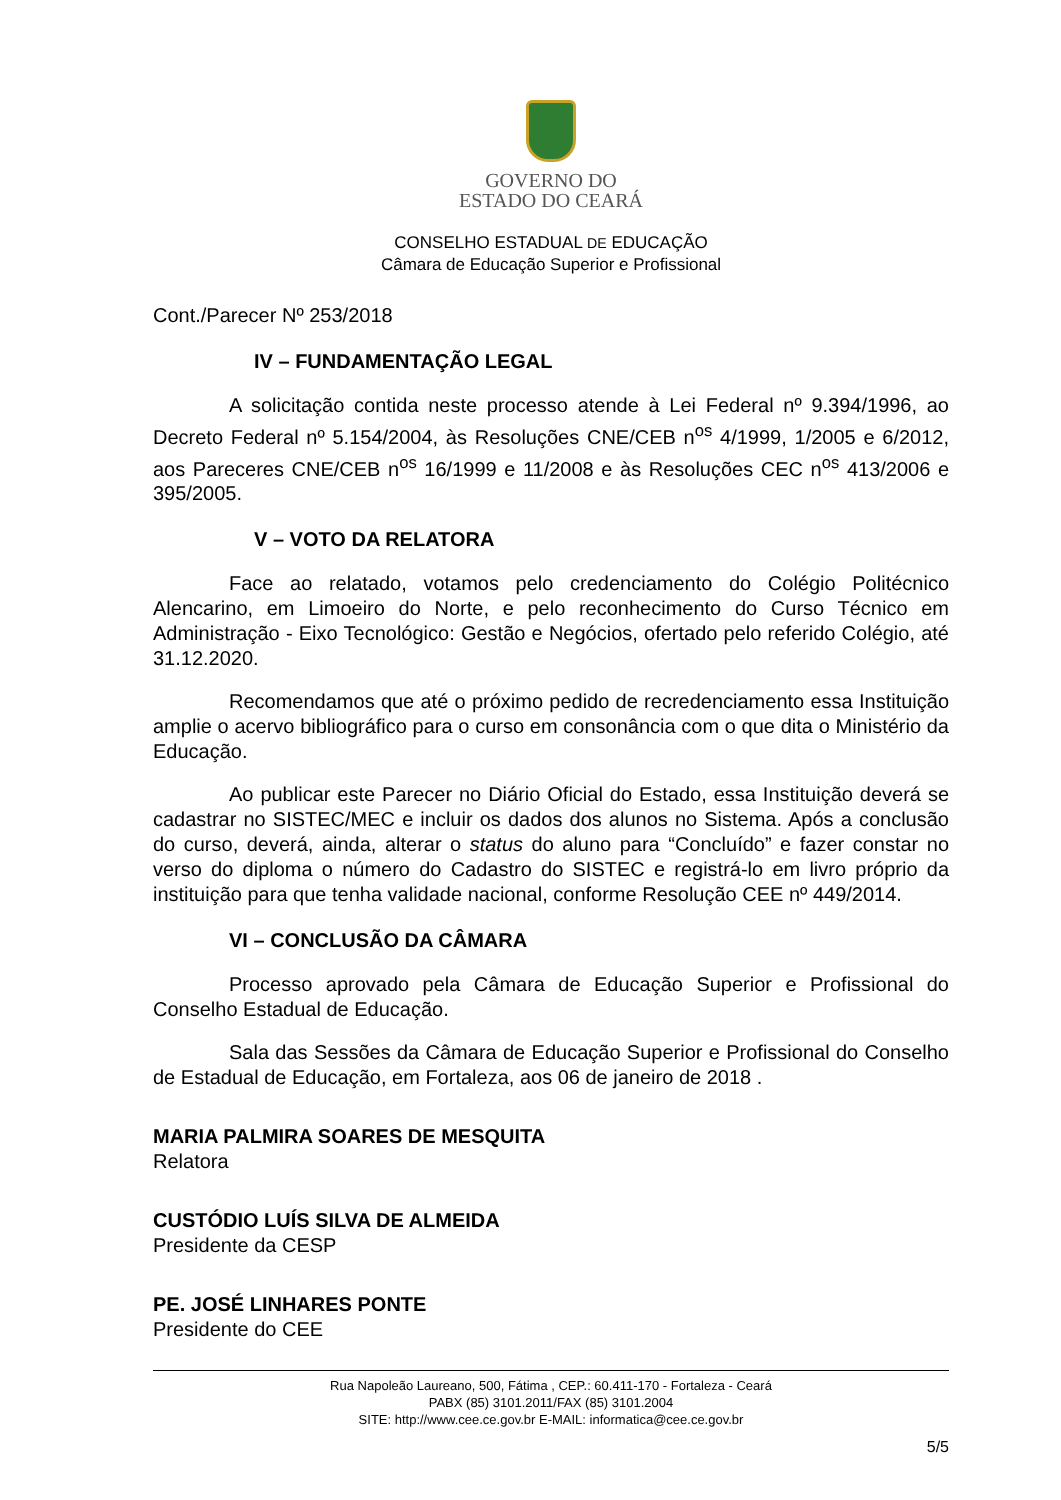GOVERNO DO
ESTADO DO CEARÁ
CONSELHO ESTADUAL DE EDUCAÇÃO
Câmara de Educação Superior e Profissional
Cont./Parecer Nº 253/2018
IV – FUNDAMENTAÇÃO LEGAL
A solicitação contida neste processo atende à Lei Federal nº 9.394/1996, ao Decreto Federal nº 5.154/2004, às Resoluções CNE/CEB n<sup>os</sup> 4/1999, 1/2005 e 6/2012, aos Pareceres CNE/CEB n<sup>os</sup> 16/1999 e 11/2008 e às Resoluções CEC n<sup>os</sup> 413/2006 e 395/2005.
V – VOTO DA RELATORA
Face ao relatado, votamos pelo credenciamento do Colégio Politécnico Alencarino, em Limoeiro do Norte, e pelo reconhecimento do Curso Técnico em Administração - Eixo Tecnológico: Gestão e Negócios, ofertado pelo referido Colégio, até 31.12.2020.
Recomendamos que até o próximo pedido de recredenciamento essa Instituição amplie o acervo bibliográfico para o curso em consonância com o que dita o Ministério da Educação.
Ao publicar este Parecer no Diário Oficial do Estado, essa Instituição deverá se cadastrar no SISTEC/MEC e incluir os dados dos alunos no Sistema. Após a conclusão do curso, deverá, ainda, alterar o status do aluno para “Concluído” e fazer constar no verso do diploma o número do Cadastro do SISTEC e registrá-lo em livro próprio da instituição para que tenha validade nacional, conforme Resolução CEE nº 449/2014.
VI – CONCLUSÃO DA CÂMARA
Processo aprovado pela Câmara de Educação Superior e Profissional do Conselho Estadual de Educação.
Sala das Sessões da Câmara de Educação Superior e Profissional do Conselho de Estadual de Educação, em Fortaleza, aos 06 de janeiro de 2018 .
MARIA PALMIRA SOARES DE MESQUITA
Relatora
CUSTÓDIO LUÍS SILVA DE ALMEIDA
Presidente da CESP
PE. JOSÉ LINHARES PONTE
Presidente do CEE
Rua Napoleão Laureano, 500, Fátima , CEP.: 60.411-170 - Fortaleza - Ceará
PABX (85) 3101.2011/FAX (85) 3101.2004
SITE: http://www.cee.ce.gov.br E-MAIL: informatica@cee.ce.gov.br
5/5